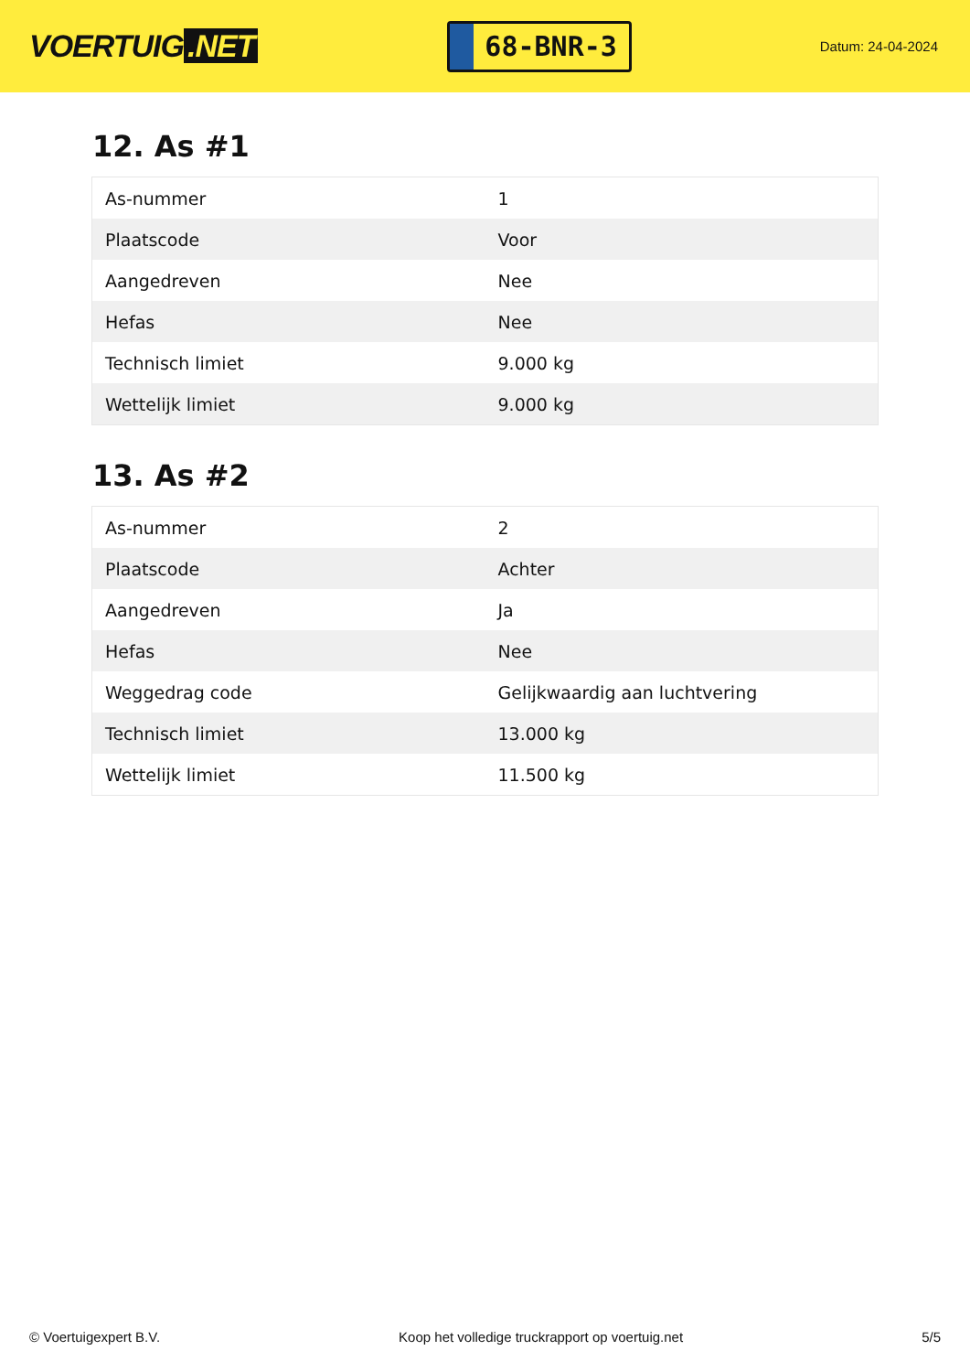VOERTUIG.NET
68-BNR-3
Datum: 24-04-2024
12. As #1
| As-nummer | 1 |
| Plaatscode | Voor |
| Aangedreven | Nee |
| Hefas | Nee |
| Technisch limiet | 9.000 kg |
| Wettelijk limiet | 9.000 kg |
13. As #2
| As-nummer | 2 |
| Plaatscode | Achter |
| Aangedreven | Ja |
| Hefas | Nee |
| Weggedrag code | Gelijkwaardig aan luchtvering |
| Technisch limiet | 13.000 kg |
| Wettelijk limiet | 11.500 kg |
© Voertuigexpert B.V. Koop het volledige truckrapport op voertuig.net 5/5